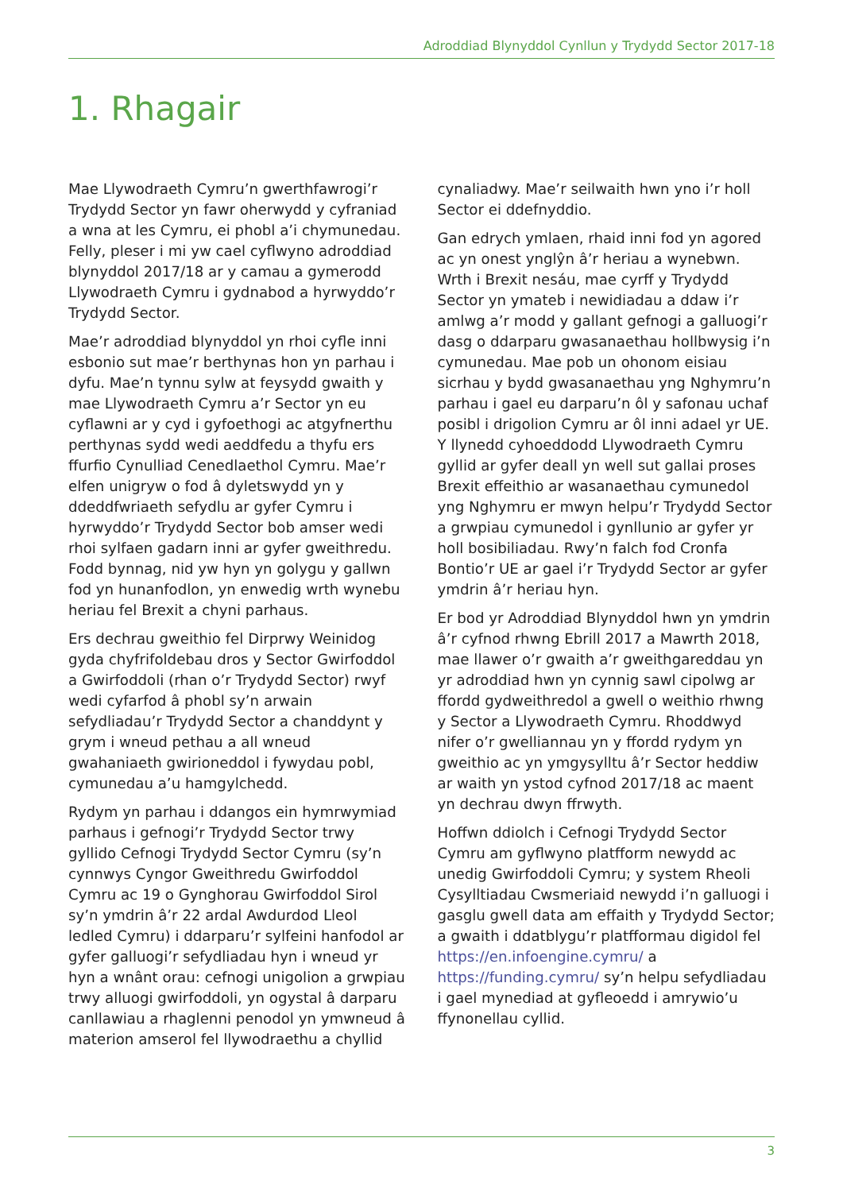Adroddiad Blynyddol Cynllun y Trydydd Sector 2017-18
1. Rhagair
Mae Llywodraeth Cymru’n gwerthfawrogi’r Trydydd Sector yn fawr oherwydd y cyfraniad a wna at les Cymru, ei phobl a’i chymunedau. Felly, pleser i mi yw cael cyflwyno adroddiad blynyddol 2017/18 ar y camau a gymerodd Llywodraeth Cymru i gydnabod a hyrwyddo’r Trydydd Sector.
Mae’r adroddiad blynyddol yn rhoi cyfle inni esbonio sut mae’r berthynas hon yn parhau i dyfu. Mae’n tynnu sylw at feysydd gwaith y mae Llywodraeth Cymru a’r Sector yn eu cyflawni ar y cyd i gyfoethogi ac atgyfnerthu perthynas sydd wedi aeddfedu a thyfu ers ffurfio Cynulliad Cenedlaethol Cymru. Mae’r elfen unigryw o fod â dyletswydd yn y ddeddfwriaeth sefydlu ar gyfer Cymru i hyrwyddo’r Trydydd Sector bob amser wedi rhoi sylfaen gadarn inni ar gyfer gweithredu. Fodd bynnag, nid yw hyn yn golygu y gallwn fod yn hunanfodlon, yn enwedig wrth wynebu heriau fel Brexit a chyni parhaus.
Ers dechrau gweithio fel Dirprwy Weinidog gyda chyfrifoldebau dros y Sector Gwirfoddol a Gwirfoddoli (rhan o’r Trydydd Sector) rwyf wedi cyfarfod â phobl sy’n arwain sefydliadau’r Trydydd Sector a chanddynt y grym i wneud pethau a all wneud gwahaniaeth gwirioneddol i fywydau pobl, cymunedau a’u hamgylchedd.
Rydym yn parhau i ddangos ein hymrwymiad parhaus i gefnogi’r Trydydd Sector trwy gyllido Cefnogi Trydydd Sector Cymru (sy’n cynnwys Cyngor Gweithredu Gwirfoddol Cymru ac 19 o Gynghorau Gwirfoddol Sirol sy’n ymdrin â’r 22 ardal Awdurdod Lleol ledled Cymru) i ddarparu’r sylfeini hanfodol ar gyfer galluogi’r sefydliadau hyn i wneud yr hyn a wnânt orau: cefnogi unigolion a grwpiau trwy alluogi gwirfoddoli, yn ogystal â darparu canllawiau a rhaglenni penodol yn ymwneud â materion amserol fel llywodraethu a chyllid cynaliadwy. Mae’r seilwaith hwn yno i’r holl Sector ei ddefnyddio.
Gan edrych ymlaen, rhaid inni fod yn agored ac yn onest ynglŷn â’r heriau a wynebwn. Wrth i Brexit nesáu, mae cyrff y Trydydd Sector yn ymateb i newidiadau a ddaw i’r amlwg a’r modd y gallant gefnogi a galluogi’r dasg o ddarparu gwasanaethau hollbwysig i’n cymunedau. Mae pob un ohonom eisiau sicrhau y bydd gwasanaethau yng Nghymru’n parhau i gael eu darparu’n ôl y safonau uchaf posibl i drigolion Cymru ar ôl inni adael yr UE. Y llynedd cyhoeddodd Llywodraeth Cymru gyllid ar gyfer deall yn well sut gallai proses Brexit effeithio ar wasanaethau cymunedol yng Nghymru er mwyn helpu’r Trydydd Sector a grwpiau cymunedol i gynllunio ar gyfer yr holl bosibiliadau. Rwy’n falch fod Cronfa Bontio’r UE ar gael i’r Trydydd Sector ar gyfer ymdrin â’r heriau hyn.
Er bod yr Adroddiad Blynyddol hwn yn ymdrin â’r cyfnod rhwng Ebrill 2017 a Mawrth 2018, mae llawer o’r gwaith a’r gweithgareddau yn yr adroddiad hwn yn cynnig sawl cipolwg ar ffordd gydweithredol a gwell o weithio rhwng y Sector a Llywodraeth Cymru. Rhoddwyd nifer o’r gwelliannau yn y ffordd rydym yn gweithio ac yn ymgysylltu â’r Sector heddiw ar waith yn ystod cyfnod 2017/18 ac maent yn dechrau dwyn ffrwyth.
Hoffwn ddiolch i Cefnogi Trydydd Sector Cymru am gyflwyno platfform newydd ac unedig Gwirfoddoli Cymru; y system Rheoli Cysylltiadau Cwsmeriaid newydd i’n galluogi i gasglu gwell data am effaith y Trydydd Sector; a gwaith i ddatblygu’r platfformau digidol fel https://en.infoengine.cymru/ a https://funding.cymru/ sy’n helpu sefydliadau i gael mynediad at gyfleoedd i amrywio’u ffynonellau cyllid.
3